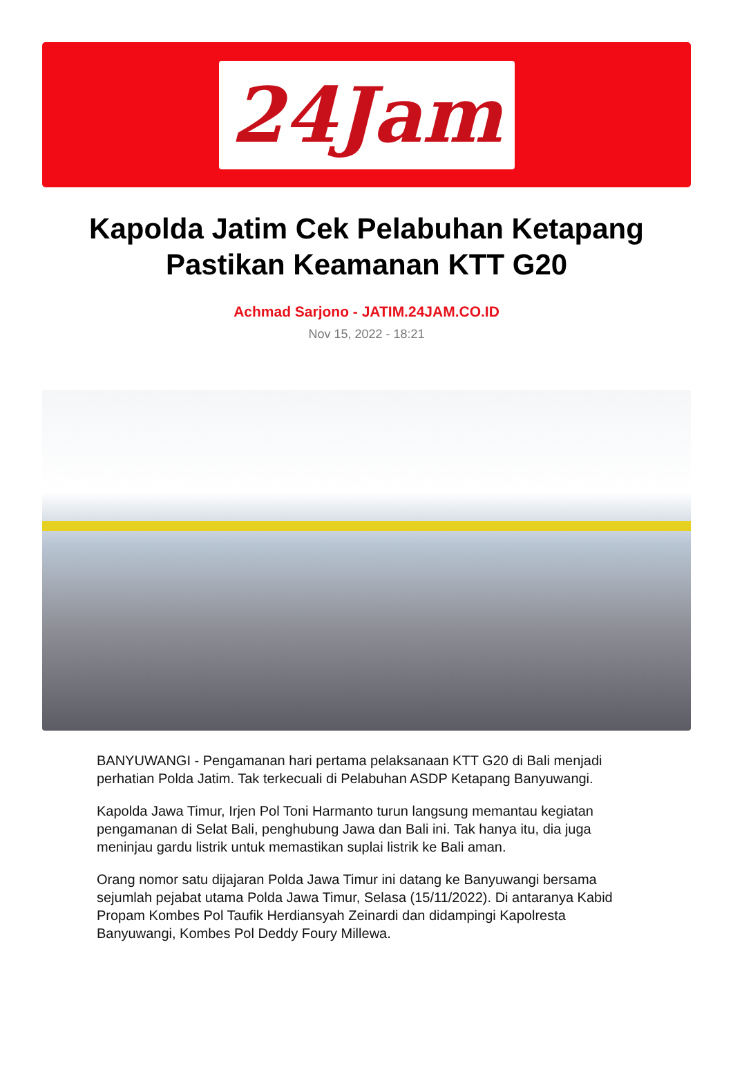24Jam
Kapolda Jatim Cek Pelabuhan Ketapang Pastikan Keamanan KTT G20
Achmad Sarjono - JATIM.24JAM.CO.ID
Nov 15, 2022 - 18:21
BANYUWANGI - Pengamanan hari pertama pelaksanaan KTT G20 di Bali menjadi perhatian Polda Jatim. Tak terkecuali di Pelabuhan ASDP Ketapang Banyuwangi.
Kapolda Jawa Timur, Irjen Pol Toni Harmanto turun langsung memantau kegiatan pengamanan di Selat Bali, penghubung Jawa dan Bali ini. Tak hanya itu, dia juga meninjau gardu listrik untuk memastikan suplai listrik ke Bali aman.
Orang nomor satu dijajaran Polda Jawa Timur ini datang ke Banyuwangi bersama sejumlah pejabat utama Polda Jawa Timur, Selasa (15/11/2022). Di antaranya Kabid Propam Kombes Pol Taufik Herdiansyah Zeinardi dan didampingi Kapolresta Banyuwangi, Kombes Pol Deddy Foury Millewa.